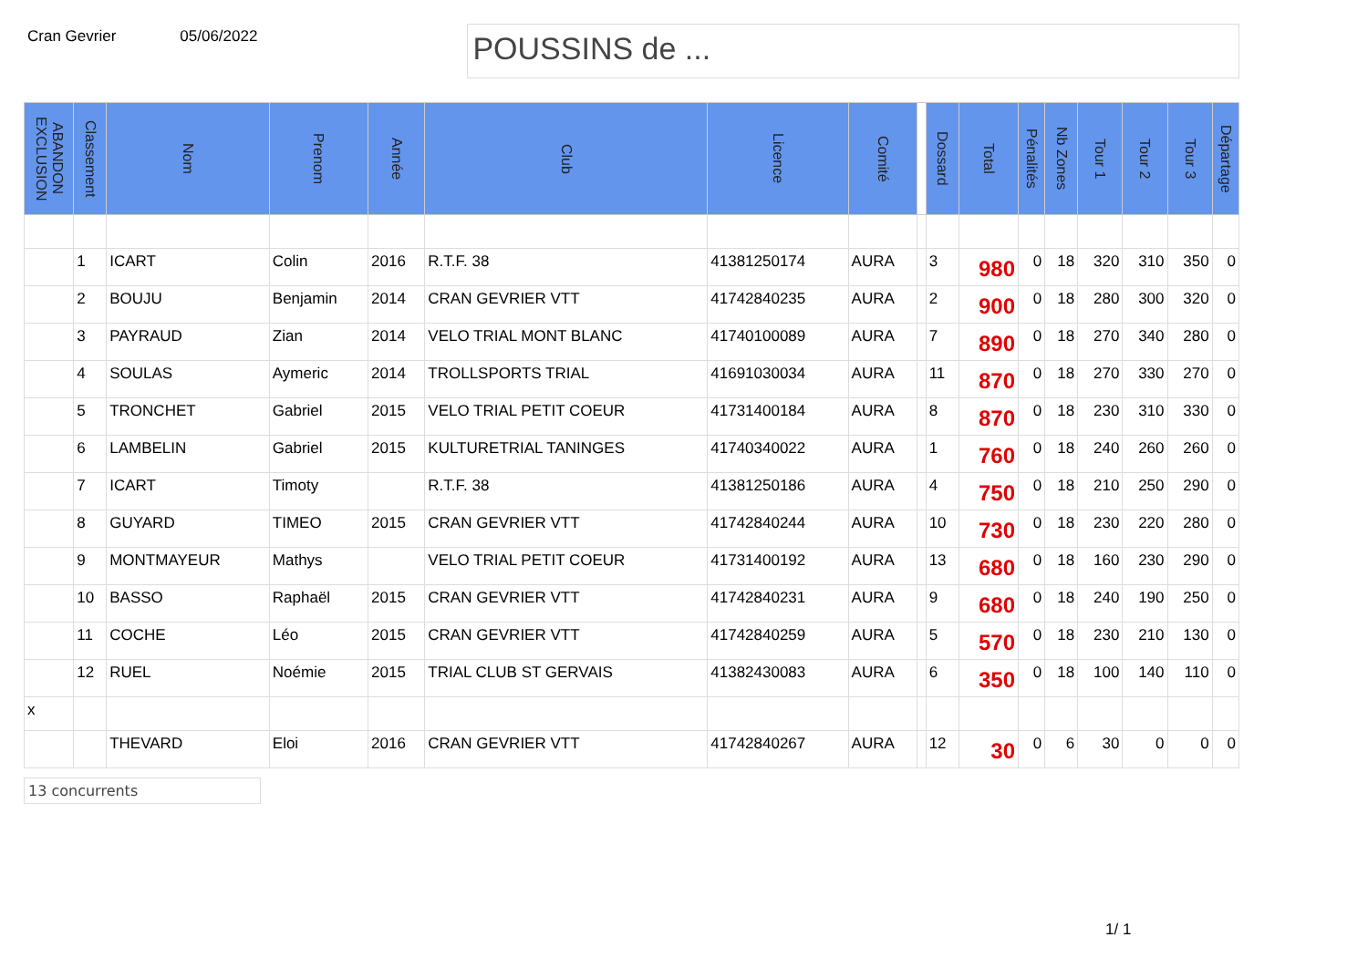Cran Gevrier 05/06/2022
POUSSINS de ...
| ABANDON EXCLUSION | Classement | Nom | Prenom | Année | Club | Licence | Comité | | Dossard | Total | Pénalités | Nb Zones | Tour 1 | Tour 2 | Tour 3 | Départage |
| --- | --- | --- | --- | --- | --- | --- | --- | --- | --- | --- | --- | --- | --- | --- | --- | --- |
| | 1 | ICART | Colin | 2016 | R.T.F. 38 | 41381250174 | AURA | | 3 | 980 | 0 | 18 | 320 | 310 | 350 | 0 |
| | 2 | BOUJU | Benjamin | 2014 | CRAN GEVRIER VTT | 41742840235 | AURA | | 2 | 900 | 0 | 18 | 280 | 300 | 320 | 0 |
| | 3 | PAYRAUD | Zian | 2014 | VELO TRIAL MONT BLANC | 41740100089 | AURA | | 7 | 890 | 0 | 18 | 270 | 340 | 280 | 0 |
| | 4 | SOULAS | Aymeric | 2014 | TROLLSPORTS TRIAL | 41691030034 | AURA | | 11 | 870 | 0 | 18 | 270 | 330 | 270 | 0 |
| | 5 | TRONCHET | Gabriel | 2015 | VELO TRIAL PETIT COEUR | 41731400184 | AURA | | 8 | 870 | 0 | 18 | 230 | 310 | 330 | 0 |
| | 6 | LAMBELIN | Gabriel | 2015 | KULTURETRIAL TANINGES | 41740340022 | AURA | | 1 | 760 | 0 | 18 | 240 | 260 | 260 | 0 |
| | 7 | ICART | Timoty | | R.T.F. 38 | 41381250186 | AURA | | 4 | 750 | 0 | 18 | 210 | 250 | 290 | 0 |
| | 8 | GUYARD | TIMEO | 2015 | CRAN GEVRIER VTT | 41742840244 | AURA | | 10 | 730 | 0 | 18 | 230 | 220 | 280 | 0 |
| | 9 | MONTMAYEUR | Mathys | | VELO TRIAL PETIT COEUR | 41731400192 | AURA | | 13 | 680 | 0 | 18 | 160 | 230 | 290 | 0 |
| | 10 | BASSO | Raphaël | 2015 | CRAN GEVRIER VTT | 41742840231 | AURA | | 9 | 680 | 0 | 18 | 240 | 190 | 250 | 0 |
| | 11 | COCHE | Léo | 2015 | CRAN GEVRIER VTT | 41742840259 | AURA | | 5 | 570 | 0 | 18 | 230 | 210 | 130 | 0 |
| | 12 | RUEL | Noémie | 2015 | TRIAL CLUB ST GERVAIS | 41382430083 | AURA | | 6 | 350 | 0 | 18 | 100 | 140 | 110 | 0 |
| x | | | | | | | | | | | | | | | | |
| | | THEVARD | Eloi | 2016 | CRAN GEVRIER VTT | 41742840267 | AURA | | 12 | 30 | 0 | 6 | 30 | 0 | 0 | 0 |
13 concurrents
1/ 1